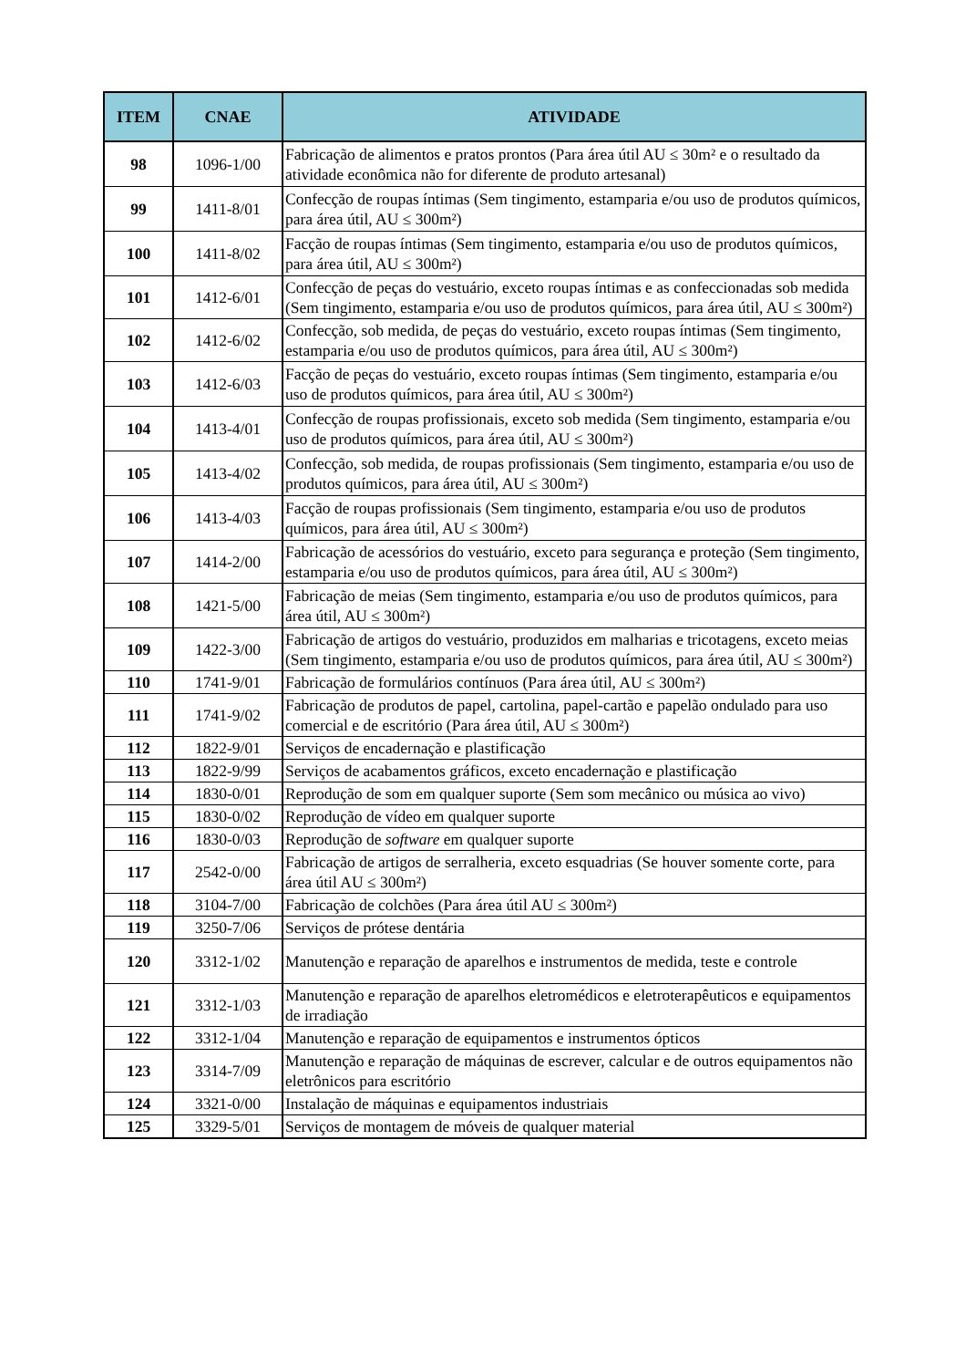| ITEM | CNAE | ATIVIDADE |
| --- | --- | --- |
| 98 | 1096-1/00 | Fabricação de alimentos e pratos prontos (Para área útil AU ≤ 30m² e o resultado da atividade econômica não for diferente de produto artesanal) |
| 99 | 1411-8/01 | Confecção de roupas íntimas (Sem tingimento, estamparia e/ou uso de produtos químicos, para área útil, AU ≤ 300m²) |
| 100 | 1411-8/02 | Facção de roupas íntimas (Sem tingimento, estamparia e/ou uso de produtos químicos, para área útil, AU ≤ 300m²) |
| 101 | 1412-6/01 | Confecção de peças do vestuário, exceto roupas íntimas e as confeccionadas sob medida (Sem tingimento, estamparia e/ou uso de produtos químicos, para área útil, AU ≤ 300m²) |
| 102 | 1412-6/02 | Confecção, sob medida, de peças do vestuário, exceto roupas íntimas (Sem tingimento, estamparia e/ou uso de produtos químicos, para área útil, AU ≤ 300m²) |
| 103 | 1412-6/03 | Facção de peças do vestuário, exceto roupas íntimas (Sem tingimento, estamparia e/ou uso de produtos químicos, para área útil, AU ≤ 300m²) |
| 104 | 1413-4/01 | Confecção de roupas profissionais, exceto sob medida (Sem tingimento, estamparia e/ou uso de produtos químicos, para área útil, AU ≤ 300m²) |
| 105 | 1413-4/02 | Confecção, sob medida, de roupas profissionais (Sem tingimento, estamparia e/ou uso de produtos químicos, para área útil, AU ≤ 300m²) |
| 106 | 1413-4/03 | Facção de roupas profissionais (Sem tingimento, estamparia e/ou uso de produtos químicos, para área útil, AU ≤ 300m²) |
| 107 | 1414-2/00 | Fabricação de acessórios do vestuário, exceto para segurança e proteção (Sem tingimento, estamparia e/ou uso de produtos químicos, para área útil, AU ≤ 300m²) |
| 108 | 1421-5/00 | Fabricação de meias (Sem tingimento, estamparia e/ou uso de produtos químicos, para área útil, AU ≤ 300m²) |
| 109 | 1422-3/00 | Fabricação de artigos do vestuário, produzidos em malharias e tricotagens, exceto meias (Sem tingimento, estamparia e/ou uso de produtos químicos, para área útil, AU ≤ 300m²) |
| 110 | 1741-9/01 | Fabricação de formulários contínuos (Para área útil, AU ≤ 300m²) |
| 111 | 1741-9/02 | Fabricação de produtos de papel, cartolina, papel-cartão e papelão ondulado para uso comercial e de escritório (Para área útil, AU ≤ 300m²) |
| 112 | 1822-9/01 | Serviços de encadernação e plastificação |
| 113 | 1822-9/99 | Serviços de acabamentos gráficos, exceto encadernação e plastificação |
| 114 | 1830-0/01 | Reprodução de som em qualquer suporte (Sem som mecânico ou música ao vivo) |
| 115 | 1830-0/02 | Reprodução de vídeo em qualquer suporte |
| 116 | 1830-0/03 | Reprodução de software em qualquer suporte |
| 117 | 2542-0/00 | Fabricação de artigos de serralheria, exceto esquadrias (Se houver somente corte, para área útil AU ≤ 300m²) |
| 118 | 3104-7/00 | Fabricação de colchões (Para área útil AU ≤ 300m²) |
| 119 | 3250-7/06 | Serviços de prótese dentária |
| 120 | 3312-1/02 | Manutenção e reparação de aparelhos e instrumentos de medida, teste e controle |
| 121 | 3312-1/03 | Manutenção e reparação de aparelhos eletromédicos e eletroterapêuticos e equipamentos de irradiação |
| 122 | 3312-1/04 | Manutenção e reparação de equipamentos e instrumentos ópticos |
| 123 | 3314-7/09 | Manutenção e reparação de máquinas de escrever, calcular e de outros equipamentos não eletrônicos para escritório |
| 124 | 3321-0/00 | Instalação de máquinas e equipamentos industriais |
| 125 | 3329-5/01 | Serviços de montagem de móveis de qualquer material |